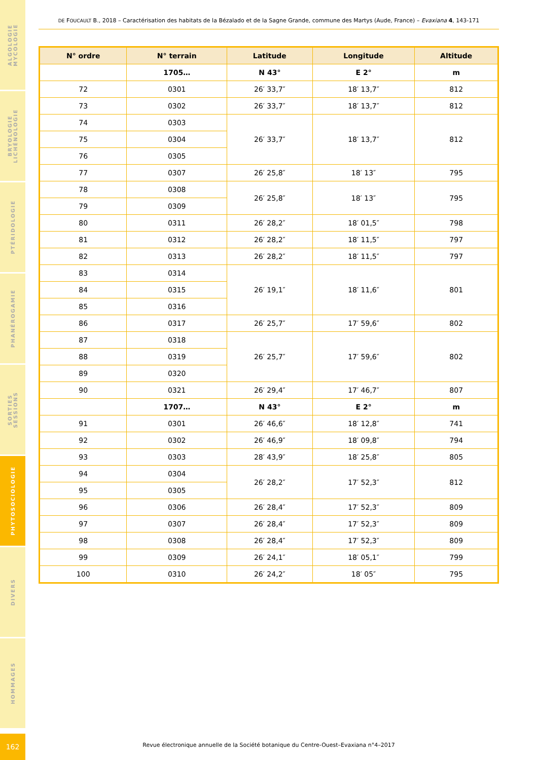ALGOLOGIE
MYCOLOGIE
BRYOLOGIE
LICHÉNOLOGIE
PTÉRIDOLOGIE
PHANÉROGAMIE
SORTIES
SESSIONS
PHYTOSOCIOLOGIE
DIVERS
HOMMAGES
162
DE FOUCAULT B., 2018 – Caractérisation des habitats de la Bézalado et de la Sagne Grande, commune des Martys (Aude, France) – Evaxiana 4, 143-171
| N° ordre | N° terrain | Latitude | Longitude | Altitude |
| --- | --- | --- | --- | --- |
| | 1705… | N 43° | E 2° | m |
| 72 | 0301 | 26′ 33,7″ | 18′ 13,7″ | 812 |
| 73 | 0302 | 26′ 33,7″ | 18′ 13,7″ | 812 |
| 74 | 0303 | 26′ 33,7″ | 18′ 13,7″ | 812 |
| 75 | 0304 | | | |
| 76 | 0305 | | | |
| 77 | 0307 | 26′ 25,8″ | 18′ 13″ | 795 |
| 78 | 0308 | 26′ 25,8″ | 18′ 13″ | 795 |
| 79 | 0309 | | | |
| 80 | 0311 | 26′ 28,2″ | 18′ 01,5″ | 798 |
| 81 | 0312 | 26′ 28,2″ | 18′ 11,5″ | 797 |
| 82 | 0313 | 26′ 28,2″ | 18′ 11,5″ | 797 |
| 83 | 0314 | 26′ 19,1″ | 18′ 11,6″ | 801 |
| 84 | 0315 | | | |
| 85 | 0316 | | | |
| 86 | 0317 | 26′ 25,7″ | 17′ 59,6″ | 802 |
| 87 | 0318 | 26′ 25,7″ | 17′ 59,6″ | 802 |
| 88 | 0319 | | | |
| 89 | 0320 | | | |
| 90 | 0321 | 26′ 29,4″ | 17′ 46,7″ | 807 |
| | 1707… | N 43° | E 2° | m |
| 91 | 0301 | 26′ 46,6″ | 18′ 12,8″ | 741 |
| 92 | 0302 | 26′ 46,9″ | 18′ 09,8″ | 794 |
| 93 | 0303 | 28′ 43,9″ | 18′ 25,8″ | 805 |
| 94 | 0304 | 26′ 28,2″ | 17′ 52,3″ | 812 |
| 95 | 0305 | | | |
| 96 | 0306 | 26′ 28,4″ | 17′ 52,3″ | 809 |
| 97 | 0307 | 26′ 28,4″ | 17′ 52,3″ | 809 |
| 98 | 0308 | 26′ 28,4″ | 17′ 52,3″ | 809 |
| 99 | 0309 | 26′ 24,1″ | 18′ 05,1″ | 799 |
| 100 | 0310 | 26′ 24,2″ | 18′ 05″ | 795 |
Revue électronique annuelle de la Société botanique du Centre-Ouest–Evaxiana n°4–2017